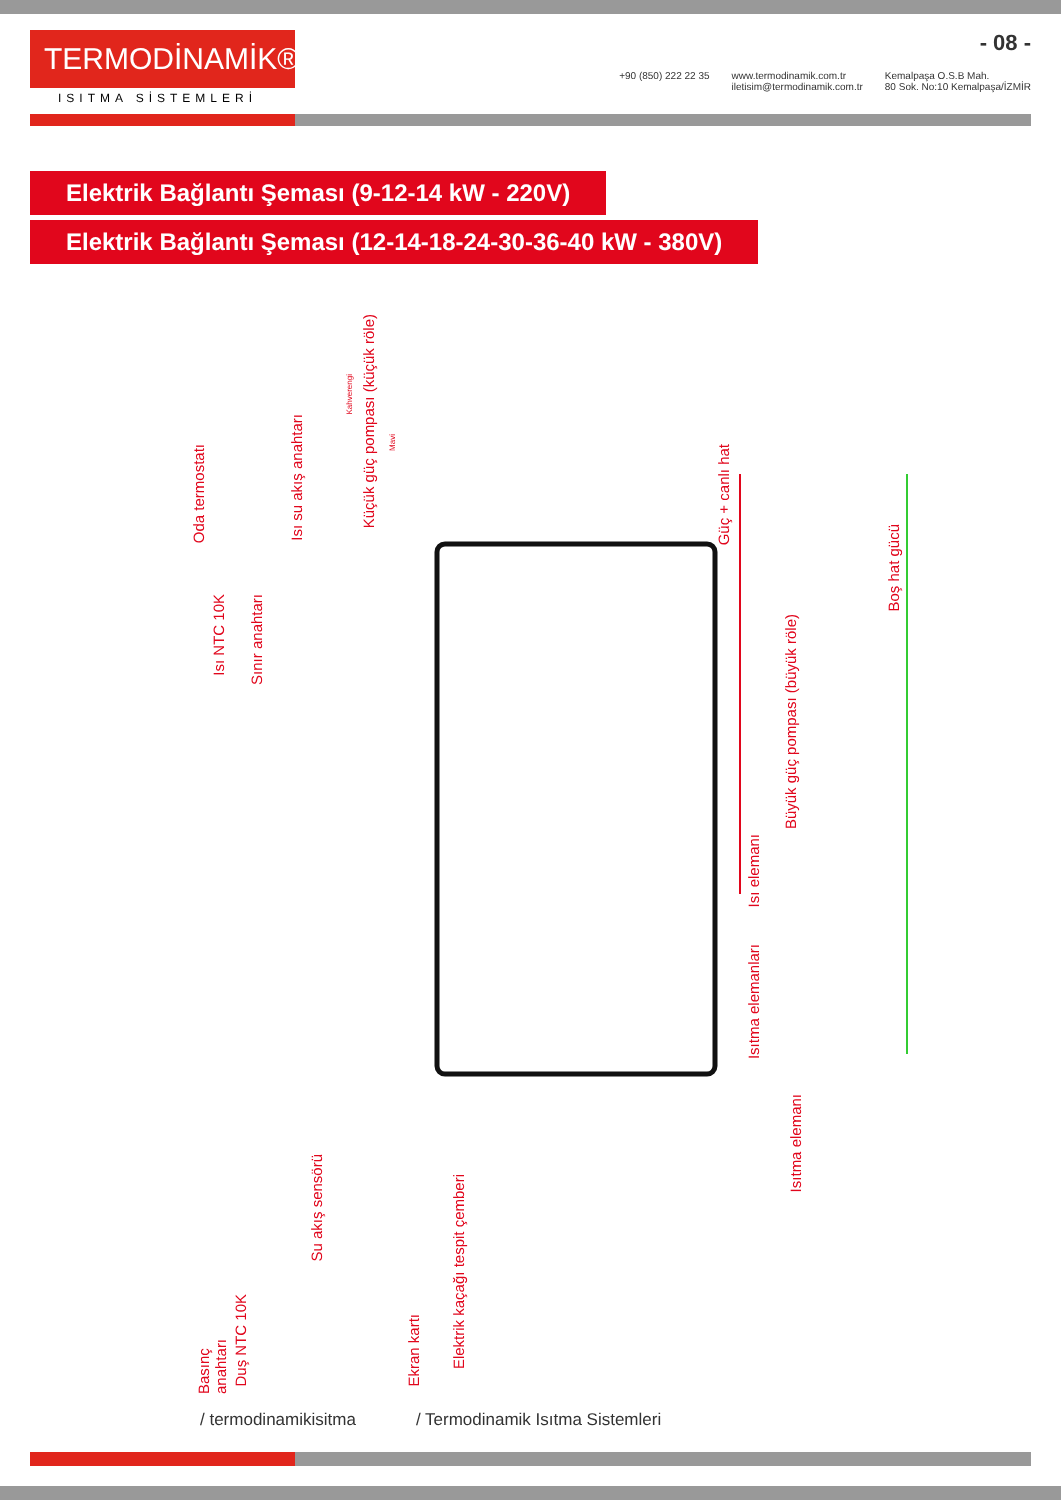TERMODİNAMİK®
ISITMA SİSTEMLERİ
- 08 -
+90 (850) 222 22 35 www.termodinamik.com.tr
iletisim@termodinamik.com.tr Kemalpaşa O.S.B Mah.
80 Sok. No:10 Kemalpaşa/İZMİR
Elektrik Bağlantı Şeması (9-12-14 kW - 220V)
Elektrik Bağlantı Şeması (12-14-18-24-30-36-40 kW - 380V)
Oda termostatı
Isı NTC 10K
Sınır anahtarı
Isı su akış anahtarı
Kahverengi
Küçük güç pompası (küçük röle)
Mavi
Güç + canlı hat
Boş hat gücü
Büyük güç pompası (büyük röle)
Isı elemanı
Isıtma elemanları
Isıtma elemanı
Basınç anahtarı
Duş NTC 10K
Su akış sensörü
Ekran kartı
Elektrik kaçağı tespit çemberi
/ termodinamikisitma / Termodinamik Isıtma Sistemleri